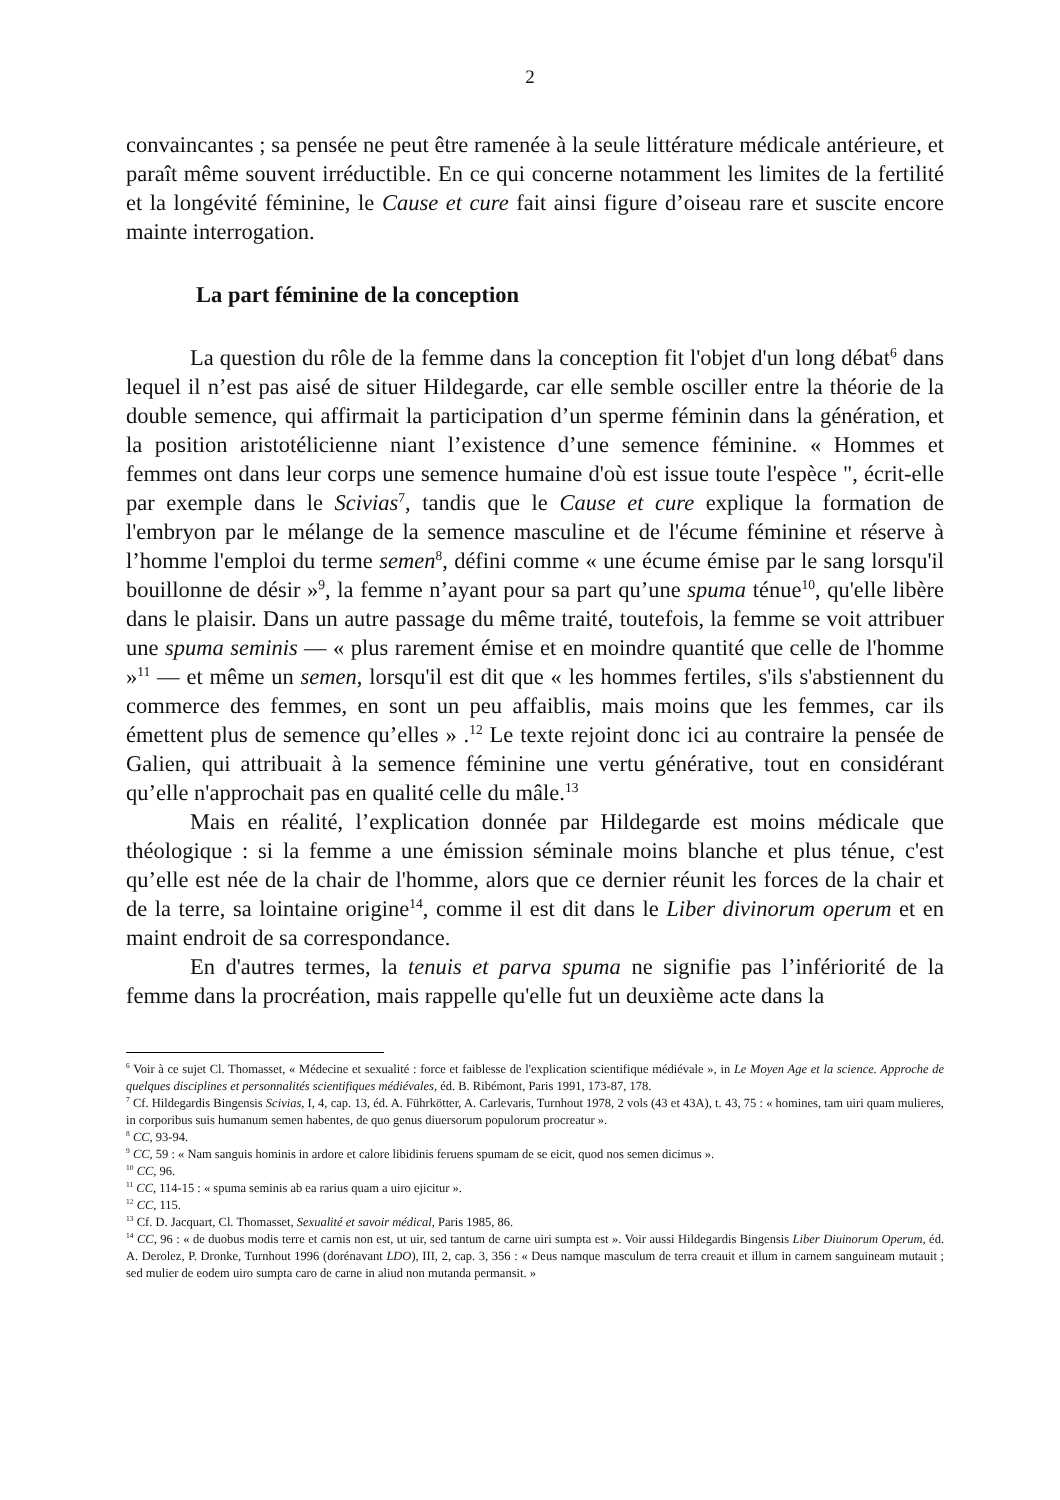2
convaincantes ; sa pensée ne peut être ramenée à la seule littérature médicale antérieure, et paraît même souvent irréductible. En ce qui concerne notamment les limites de la fertilité et la longévité féminine, le Cause et cure fait ainsi figure d’oiseau rare et suscite encore mainte interrogation.
La part féminine de la conception
La question du rôle de la femme dans la conception fit l'objet d'un long débat<sup>6</sup> dans lequel il n’est pas aisé de situer Hildegarde, car elle semble osciller entre la théorie de la double semence, qui affirmait la participation d’un sperme féminin dans la génération, et la position aristotélicienne niant l’existence d’une semence féminine. « Hommes et femmes ont dans leur corps une semence humaine d'où est issue toute l'espèce ", écrit-elle par exemple dans le Scivias<sup>7</sup>, tandis que le Cause et cure explique la formation de l'embryon par le mélange de la semence masculine et de l'écume féminine et réserve à l’homme l'emploi du terme semen<sup>8</sup>, défini comme « une écume émise par le sang lorsqu'il bouillonne de désir »<sup>9</sup>, la femme n’ayant pour sa part qu’une spuma ténue<sup>10</sup>, qu'elle libère dans le plaisir. Dans un autre passage du même traité, toutefois, la femme se voit attribuer une spuma seminis — « plus rarement émise et en moindre quantité que celle de l'homme »<sup>11</sup> — et même un semen, lorsqu'il est dit que « les hommes fertiles, s'ils s'abstiennent du commerce des femmes, en sont un peu affaiblis, mais moins que les femmes, car ils émettent plus de semence qu’elles » .<sup>12</sup> Le texte rejoint donc ici au contraire la pensée de Galien, qui attribuait à la semence féminine une vertu générative, tout en considérant qu’elle n'approchait pas en qualité celle du mâle.<sup>13</sup>
Mais en réalité, l’explication donnée par Hildegarde est moins médicale que théologique : si la femme a une émission séminale moins blanche et plus ténue, c'est qu’elle est née de la chair de l'homme, alors que ce dernier réunit les forces de la chair et de la terre, sa lointaine origine<sup>14</sup>, comme il est dit dans le Liber divinorum operum et en maint endroit de sa correspondance.
En d'autres termes, la tenuis et parva spuma ne signifie pas l’infériorité de la femme dans la procréation, mais rappelle qu'elle fut un deuxième acte dans la
<sup>6</sup> Voir à ce sujet Cl. Thomasset, « Médecine et sexualité : force et faiblesse de l'explication scientifique médiévale », in Le Moyen Age et la science. Approche de quelques disciplines et personnalités scientifiques médiévales, éd. B. Ribémont, Paris 1991, 173-87, 178.
<sup>7</sup> Cf. Hildegardis Bingensis Scivias, I, 4, cap. 13, éd. A. Führkötter, A. Carlevaris, Turnhout 1978, 2 vols (43 et 43A), t. 43, 75 : « homines, tam uiri quam mulieres, in corporibus suis humanum semen habentes, de quo genus diuersorum populorum procreatur ».
<sup>8</sup> CC, 93-94.
<sup>9</sup> CC, 59 : « Nam sanguis hominis in ardore et calore libidinis feruens spumam de se eicit, quod nos semen dicimus ».
<sup>10</sup> CC, 96.
<sup>11</sup> CC, 114-15 : « spuma seminis ab ea rarius quam a uiro ejicitur ».
<sup>12</sup> CC, 115.
<sup>13</sup> Cf. D. Jacquart, Cl. Thomasset, Sexualité et savoir médical, Paris 1985, 86.
<sup>14</sup> CC, 96 : « de duobus modis terre et carnis non est, ut uir, sed tantum de carne uiri sumpta est ». Voir aussi Hildegardis Bingensis Liber Diuinorum Operum, éd. A. Derolez, P. Dronke, Turnhout 1996 (dorénavant LDO), III, 2, cap. 3, 356 : « Deus namque masculum de terra creauit et illum in carnem sanguineam mutauit ; sed mulier de eodem uiro sumpta caro de carne in aliud non mutanda permansit. »